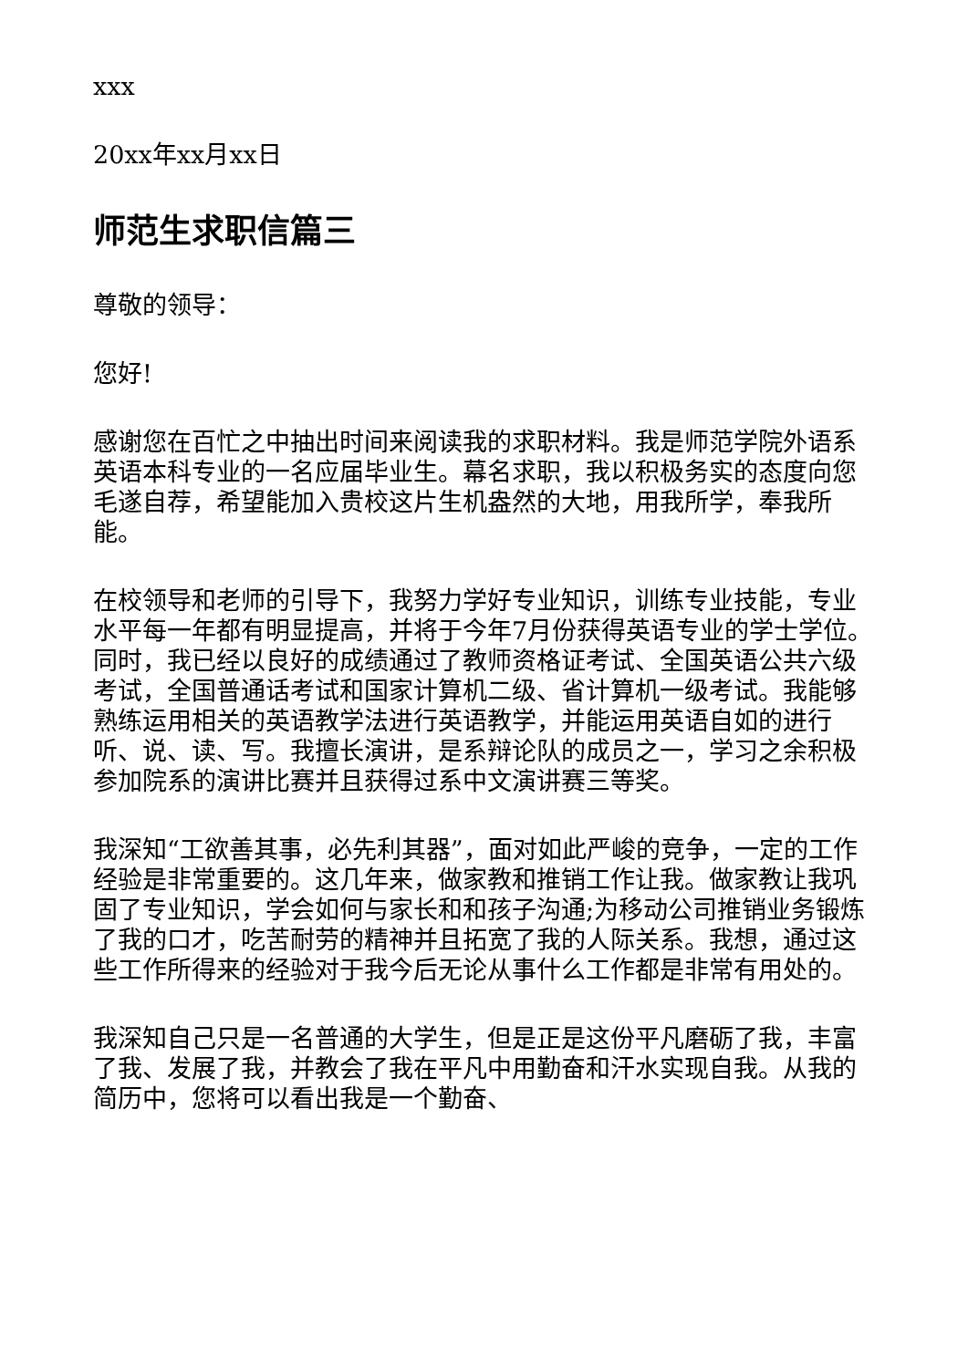xxx
20xx年xx月xx日
师范生求职信篇三
尊敬的领导：
您好!
感谢您在百忙之中抽出时间来阅读我的求职材料。我是师范学院外语系英语本科专业的一名应届毕业生。幕名求职，我以积极务实的态度向您毛遂自荐，希望能加入贵校这片生机盎然的大地，用我所学，奉我所能。
在校领导和老师的引导下，我努力学好专业知识，训练专业技能，专业水平每一年都有明显提高，并将于今年7月份获得英语专业的学士学位。同时，我已经以良好的成绩通过了教师资格证考试、全国英语公共六级考试，全国普通话考试和国家计算机二级、省计算机一级考试。我能够熟练运用相关的英语教学法进行英语教学，并能运用英语自如的进行听、说、读、写。我擅长演讲，是系辩论队的成员之一，学习之余积极参加院系的演讲比赛并且获得过系中文演讲赛三等奖。
我深知“工欲善其事，必先利其器”，面对如此严峻的竞争，一定的工作经验是非常重要的。这几年来，做家教和推销工作让我。做家教让我巩固了专业知识，学会如何与家长和和孩子沟通;为移动公司推销业务锻炼了我的口才，吃苦耐劳的精神并且拓宽了我的人际关系。我想，通过这些工作所得来的经验对于我今后无论从事什么工作都是非常有用处的。
我深知自己只是一名普通的大学生，但是正是这份平凡磨砺了我，丰富了我、发展了我，并教会了我在平凡中用勤奋和汗水实现自我。从我的简历中，您将可以看出我是一个勤奋、